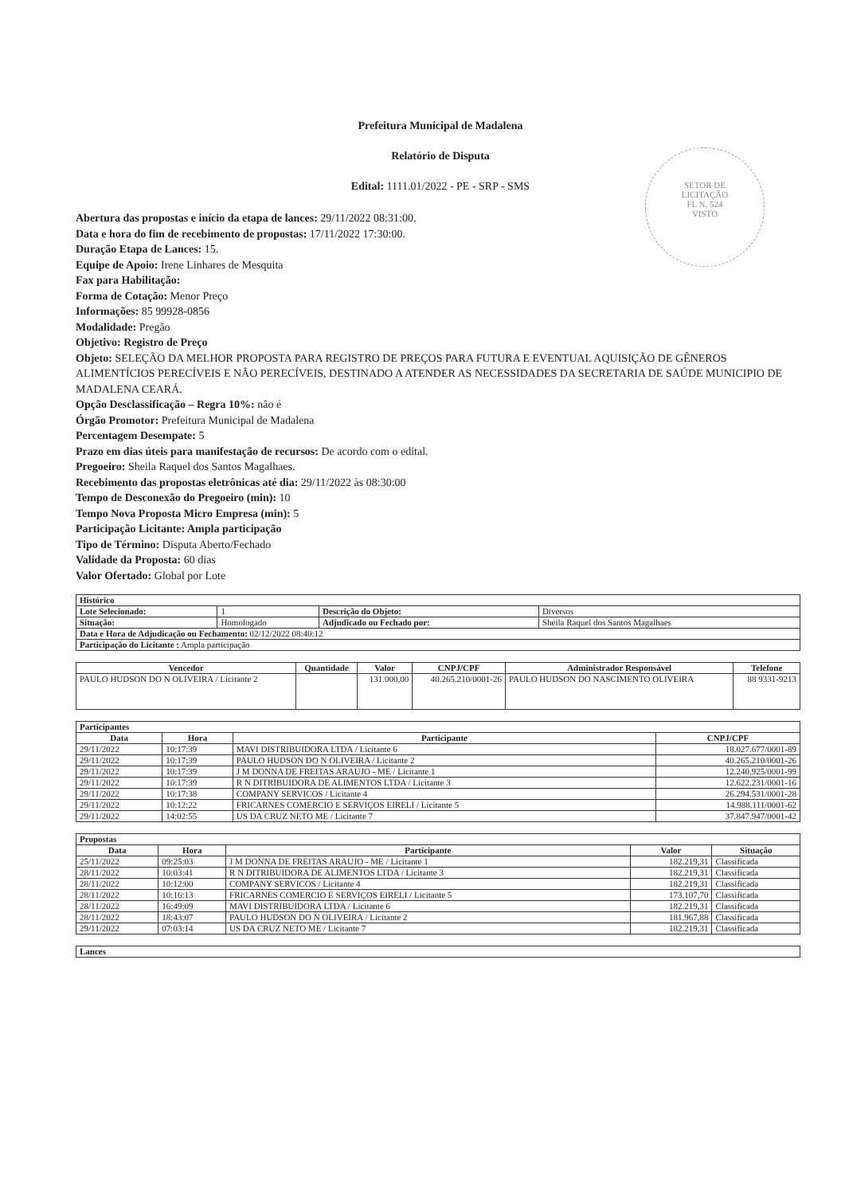SETOR DE
LICITAÇÃO
FL N. 524
VISTO
Prefeitura Municipal de Madalena
Relatório de Disputa
Edital: 1111.01/2022 - PE - SRP - SMS
Abertura das propostas e início da etapa de lances: 29/11/2022 08:31:00.
Data e hora do fim de recebimento de propostas: 17/11/2022 17:30:00.
Duração Etapa de Lances: 15.
Equipe de Apoio: Irene Linhares de Mesquita
Fax para Habilitação:
Forma de Cotação: Menor Preço
Informações: 85 99928-0856
Modalidade: Pregão
Objetivo: Registro de Preço
Objeto: SELEÇÃO DA MELHOR PROPOSTA PARA REGISTRO DE PREÇOS PARA FUTURA E EVENTUAL AQUISIÇÃO DE GÊNEROS ALIMENTÍCIOS PERECÍVEIS E NÃO PERECÍVEIS, DESTINADO A ATENDER AS NECESSIDADES DA SECRETARIA DE SAÚDE MUNICIPIO DE MADALENA CEARÁ.
Opção Desclassificação – Regra 10%: não é
Órgão Promotor: Prefeitura Municipal de Madalena
Percentagem Desempate: 5
Prazo em dias úteis para manifestação de recursos: De acordo com o edital.
Pregoeiro: Sheila Raquel dos Santos Magalhaes.
Recebimento das propostas eletrônicas até dia: 29/11/2022 às 08:30:00
Tempo de Desconexão do Pregoeiro (min): 10
Tempo Nova Proposta Micro Empresa (min): 5
Participação Licitante: Ampla participação
Tipo de Término: Disputa Aberto/Fechado
Validade da Proposta: 60 dias
Valor Ofertado: Global por Lote
| Histórico | | | |
| Lote Selecionado: | 1 | Descrição do Objeto: | Diversos |
| Situação: | Homologado | Adjudicado ou Fechado por: | Sheila Raquel dos Santos Magalhaes |
| Data e Hora de Adjudicação ou Fechamento: 02/12/2022 08:40:12 | | | |
| Participação do Licitante : Ampla participação | | | |
| Vencedor | Quantidade | Valor | CNPJ/CPF | Administrador Responsável | Telefone |
| --- | --- | --- | --- | --- | --- |
| PAULO HUDSON DO N OLIVEIRA / Licitante 2 | | 131.000,00 | 40.265.210/0001-26 | PAULO HUDSON DO NASCIMENTO OLIVEIRA | 88 9331-9213 |
| Participantes | | | |
| Data | Hora | Participante | CNPJ/CPF |
| 29/11/2022 | 10:17:39 | MAVI DISTRIBUIDORA LTDA / Licitante 6 | 18.027.677/0001-89 |
| 29/11/2022 | 10:17:39 | PAULO HUDSON DO N OLIVEIRA / Licitante 2 | 40.265.210/0001-26 |
| 29/11/2022 | 10:17:39 | J M DONNA DE FREITAS ARAUJO - ME / Licitante 1 | 12.240.925/0001-99 |
| 29/11/2022 | 10:17:39 | R N DITRIBUIDORA DE ALIMENTOS LTDA / Licitante 3 | 12.622.231/0001-16 |
| 29/11/2022 | 10:17:38 | COMPANY SERVICOS / Licitante 4 | 26.294.531/0001-28 |
| 29/11/2022 | 10:12:22 | FRICARNES COMERCIO E SERVIÇOS EIRELI / Licitante 5 | 14.988.111/0001-62 |
| 29/11/2022 | 14:02:55 | US DA CRUZ NETO ME / Licitante 7 | 37.847.947/0001-42 |
| Propostas | | | | |
| Data | Hora | Participante | Valor | Situação |
| 25/11/2022 | 09:25:03 | J M DONNA DE FREITAS ARAUJO - ME / Licitante 1 | 182.219,31 | Classificada |
| 28/11/2022 | 10:03:41 | R N DITRIBUIDORA DE ALIMENTOS LTDA / Licitante 3 | 182.219,31 | Classificada |
| 28/11/2022 | 10:12:00 | COMPANY SERVICOS / Licitante 4 | 182.219,31 | Classificada |
| 28/11/2022 | 10:16:13 | FRICARNES COMERCIO E SERVIÇOS EIRELI / Licitante 5 | 173.107,70 | Classificada |
| 28/11/2022 | 16:49:09 | MAVI DISTRIBUIDORA LTDA / Licitante 6 | 182.219,31 | Classificada |
| 28/11/2022 | 18:43:07 | PAULO HUDSON DO N OLIVEIRA / Licitante 2 | 181.967,88 | Classificada |
| 29/11/2022 | 07:03:14 | US DA CRUZ NETO ME / Licitante 7 | 182.219,31 | Classificada |
| Lances |